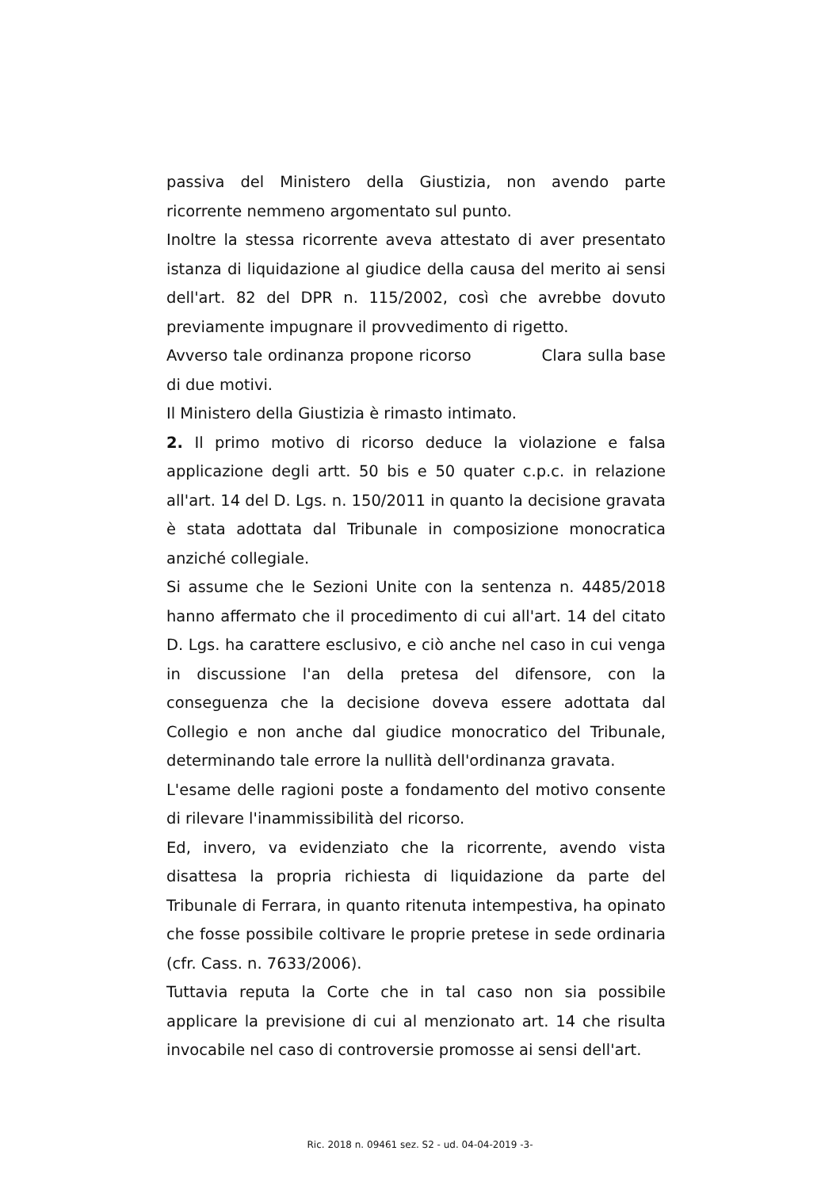passiva del Ministero della Giustizia, non avendo parte ricorrente nemmeno argomentato sul punto.
Inoltre la stessa ricorrente aveva attestato di aver presentato istanza di liquidazione al giudice della causa del merito ai sensi dell'art. 82 del DPR n. 115/2002, così che avrebbe dovuto previamente impugnare il provvedimento di rigetto.
Avverso tale ordinanza propone ricorso Clara sulla base di due motivi.
Il Ministero della Giustizia è rimasto intimato.
2. Il primo motivo di ricorso deduce la violazione e falsa applicazione degli artt. 50 bis e 50 quater c.p.c. in relazione all'art. 14 del D. Lgs. n. 150/2011 in quanto la decisione gravata è stata adottata dal Tribunale in composizione monocratica anziché collegiale.
Si assume che le Sezioni Unite con la sentenza n. 4485/2018 hanno affermato che il procedimento di cui all'art. 14 del citato D. Lgs. ha carattere esclusivo, e ciò anche nel caso in cui venga in discussione l'an della pretesa del difensore, con la conseguenza che la decisione doveva essere adottata dal Collegio e non anche dal giudice monocratico del Tribunale, determinando tale errore la nullità dell'ordinanza gravata.
L'esame delle ragioni poste a fondamento del motivo consente di rilevare l'inammissibilità del ricorso.
Ed, invero, va evidenziato che la ricorrente, avendo vista disattesa la propria richiesta di liquidazione da parte del Tribunale di Ferrara, in quanto ritenuta intempestiva, ha opinato che fosse possibile coltivare le proprie pretese in sede ordinaria (cfr. Cass. n. 7633/2006).
Tuttavia reputa la Corte che in tal caso non sia possibile applicare la previsione di cui al menzionato art. 14 che risulta invocabile nel caso di controversie promosse ai sensi dell'art.
Ric. 2018 n. 09461 sez. S2 - ud. 04-04-2019 -3-